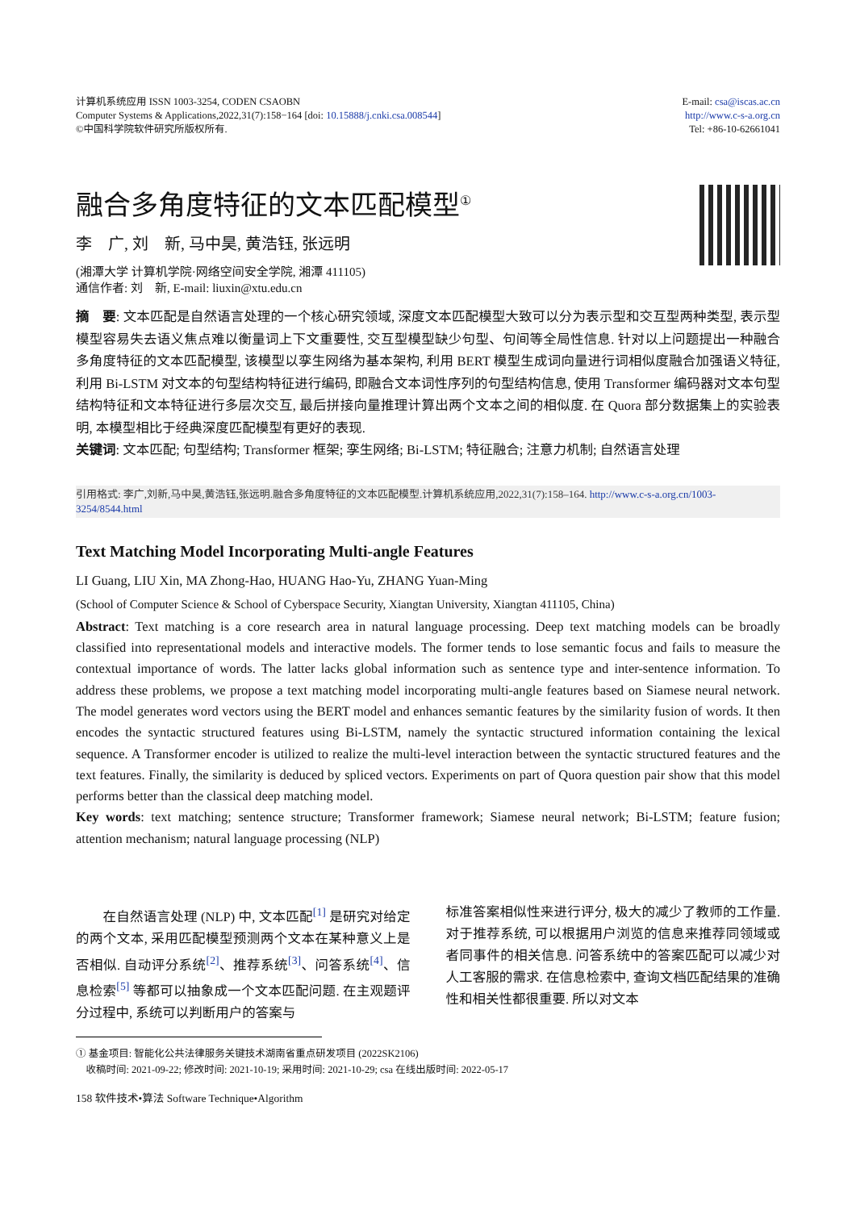计算机系统应用 ISSN 1003-3254, CODEN CSAOBN
Computer Systems & Applications,2022,31(7):158−164 [doi: 10.15888/j.cnki.csa.008544]
©中国科学院软件研究所版权所有.
E-mail: csa@iscas.ac.cn
http://www.c-s-a.org.cn
Tel: +86-10-62661041
融合多角度特征的文本匹配模型<sup>①</sup>
李　广, 刘　新, 马中昊, 黄浩钰, 张远明
(湘潭大学 计算机学院·网络空间安全学院, 湘潭 411105)
通信作者: 刘　新, E-mail: liuxin@xtu.edu.cn
摘　要: 文本匹配是自然语言处理的一个核心研究领域, 深度文本匹配模型大致可以分为表示型和交互型两种类型, 表示型模型容易失去语义焦点难以衡量词上下文重要性, 交互型模型缺少句型、句间等全局性信息. 针对以上问题提出一种融合多角度特征的文本匹配模型, 该模型以孪生网络为基本架构, 利用 BERT 模型生成词向量进行词相似度融合加强语义特征, 利用 Bi-LSTM 对文本的句型结构特征进行编码, 即融合文本词性序列的句型结构信息, 使用 Transformer 编码器对文本句型结构特征和文本特征进行多层次交互, 最后拼接向量推理计算出两个文本之间的相似度. 在 Quora 部分数据集上的实验表明, 本模型相比于经典深度匹配模型有更好的表现.
关键词: 文本匹配; 句型结构; Transformer 框架; 孪生网络; Bi-LSTM; 特征融合; 注意力机制; 自然语言处理
引用格式: 李广,刘新,马中昊,黄浩钰,张远明.融合多角度特征的文本匹配模型.计算机系统应用,2022,31(7):158–164. http://www.c-s-a.org.cn/1003-3254/8544.html
Text Matching Model Incorporating Multi-angle Features
LI Guang, LIU Xin, MA Zhong-Hao, HUANG Hao-Yu, ZHANG Yuan-Ming
(School of Computer Science & School of Cyberspace Security, Xiangtan University, Xiangtan 411105, China)
Abstract: Text matching is a core research area in natural language processing. Deep text matching models can be broadly classified into representational models and interactive models. The former tends to lose semantic focus and fails to measure the contextual importance of words. The latter lacks global information such as sentence type and inter-sentence information. To address these problems, we propose a text matching model incorporating multi-angle features based on Siamese neural network. The model generates word vectors using the BERT model and enhances semantic features by the similarity fusion of words. It then encodes the syntactic structured features using Bi-LSTM, namely the syntactic structured information containing the lexical sequence. A Transformer encoder is utilized to realize the multi-level interaction between the syntactic structured features and the text features. Finally, the similarity is deduced by spliced vectors. Experiments on part of Quora question pair show that this model performs better than the classical deep matching model.
Key words: text matching; sentence structure; Transformer framework; Siamese neural network; Bi-LSTM; feature fusion; attention mechanism; natural language processing (NLP)
　　在自然语言处理 (NLP) 中, 文本匹配<sup>[1]</sup> 是研究对给定的两个文本, 采用匹配模型预测两个文本在某种意义上是否相似. 自动评分系统<sup>[2]</sup>、推荐系统<sup>[3]</sup>、问答系统<sup>[4]</sup>、信息检索<sup>[5]</sup> 等都可以抽象成一个文本匹配问题. 在主观题评分过程中, 系统可以判断用户的答案与
标准答案相似性来进行评分, 极大的减少了教师的工作量. 对于推荐系统, 可以根据用户浏览的信息来推荐同领域或者同事件的相关信息. 问答系统中的答案匹配可以减少对人工客服的需求. 在信息检索中, 查询文档匹配结果的准确性和相关性都很重要. 所以对文本
① 基金项目: 智能化公共法律服务关键技术湖南省重点研发项目 (2022SK2106)
　收稿时间: 2021-09-22; 修改时间: 2021-10-19; 采用时间: 2021-10-29; csa 在线出版时间: 2022-05-17
158 软件技术•算法 Software Technique•Algorithm